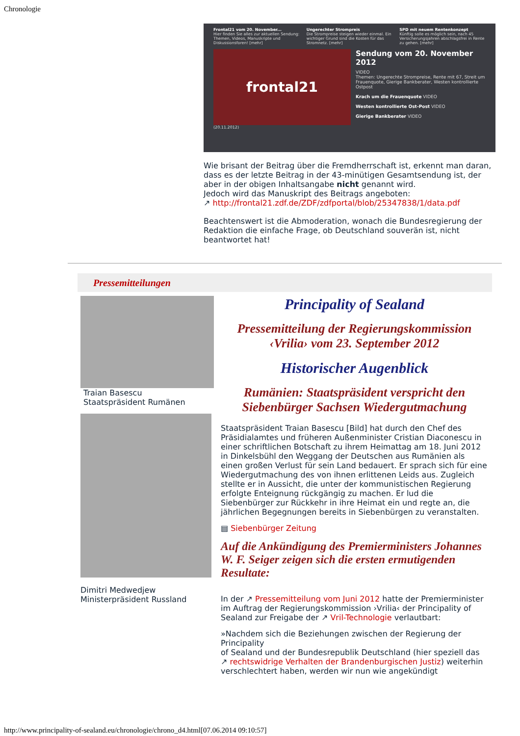Chronologie
Frontal21 vom 20. November...
Hier finden Sie alles zur aktuellen Sendung: Themen, Videos, Manuskripte und Diskussionsforen! [mehr]
Ungerechter Strompreis
Die Strompreise steigen wieder einmal. Ein wichtiger Grund sind die Kosten für das Stromnetz. [mehr]
SPD mit neuem Rentenkonzept
Künftig solle es möglich sein, nach 45 Versicherungsjahren abschlagsfrei in Rente zu gehen. [mehr]
frontal21
Sendung vom 20. November 2012
VIDEO
Themen: Ungerechte Strompreise, Rente mit 67, Streit um Frauenquote, Gierige Bankberater, Westen kontrollierte Ostpost
Krach um die Frauenquote VIDEO
Westen kontrollierte Ost-Post VIDEO
Gierige Bankberater VIDEO
(20.11.2012)
Wie brisant der Beitrag über die Fremdherrschaft ist, erkennt man daran, dass es der letzte Beitrag in der 43-minütigen Gesamtsendung ist, der aber in der obigen Inhaltsangabe nicht genannt wird.
Jedoch wird das Manuskript des Beitrags angeboten:
↗ http://frontal21.zdf.de/ZDF/zdfportal/blob/25347838/1/data.pdf
Beachtenswert ist die Abmoderation, wonach die Bundesregierung der Redaktion die einfache Frage, ob Deutschland souverän ist, nicht beantwortet hat!
Pressemitteilungen
Traian Basescu
Staatspräsident Rumänen
Dimitri Medwedjew
Ministerpräsident Russland
Principality of Sealand
Pressemitteilung der Regierungskommission ‹Vrilia› vom 23. September 2012
Historischer Augenblick
Rumänien: Staatspräsident verspricht den Siebenbürger Sachsen Wiedergutmachung
Staatspräsident Traian Basescu [Bild] hat durch den Chef des Präsidialamtes und früheren Außenminister Cristian Diaconescu in einer schriftlichen Botschaft zu ihrem Heimattag am 18. Juni 2012 in Dinkelsbühl den Weggang der Deutschen aus Rumänien als einen großen Verlust für sein Land bedauert. Er sprach sich für eine Wiedergutmachung des von ihnen erlittenen Leids aus. Zugleich stellte er in Aussicht, die unter der kommunistischen Regierung erfolgte Enteignung rückgängig zu machen. Er lud die Siebenbürger zur Rückkehr in ihre Heimat ein und regte an, die jährlichen Begegnungen bereits in Siebenbürgen zu veranstalten.
▤ Siebenbürger Zeitung
Auf die Ankündigung des Premierministers Johannes W. F. Seiger zeigen sich die ersten ermutigenden Resultate:
In der ↗ Pressemitteilung vom Juni 2012 hatte der Premierminister im Auftrag der Regierungskommission ›Vrilia‹ der Principality of Sealand zur Freigabe der ↗ Vril-Technologie verlautbart:
»Nachdem sich die Beziehungen zwischen der Regierung der Principality
of Sealand und der Bundesrepublik Deutschland (hier speziell das ↗ rechtswidrige Verhalten der Brandenburgischen Justiz) weiterhin verschlechtert haben, werden wir nun wie angekündigt
http://www.principality-of-sealand.eu/chronologie/chrono_d4.html[07.06.2014 09:10:57]